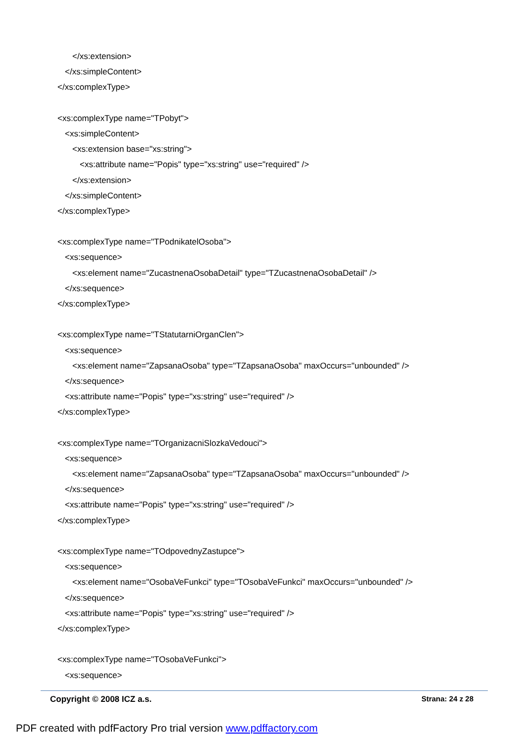</xs:extension>
</xs:simpleContent>
</xs:complexType>
<xs:complexType name="TPobyt">
<xs:simpleContent>
<xs:extension base="xs:string">
<xs:attribute name="Popis" type="xs:string" use="required" />
</xs:extension>
</xs:simpleContent>
</xs:complexType>
<xs:complexType name="TPodnikatelOsoba">
<xs:sequence>
<xs:element name="ZucastnenaOsobaDetail" type="TZucastnenaOsobaDetail" />
</xs:sequence>
</xs:complexType>
<xs:complexType name="TStatutarniOrganClen">
<xs:sequence>
<xs:element name="ZapsanaOsoba" type="TZapsanaOsoba" maxOccurs="unbounded" />
</xs:sequence>
<xs:attribute name="Popis" type="xs:string" use="required" />
</xs:complexType>
<xs:complexType name="TOrganizacniSlozkaVedouci">
<xs:sequence>
<xs:element name="ZapsanaOsoba" type="TZapsanaOsoba" maxOccurs="unbounded" />
</xs:sequence>
<xs:attribute name="Popis" type="xs:string" use="required" />
</xs:complexType>
<xs:complexType name="TOdpovednyZastupce">
<xs:sequence>
<xs:element name="OsobaVeFunkci" type="TOsobaVeFunkci" maxOccurs="unbounded" />
</xs:sequence>
<xs:attribute name="Popis" type="xs:string" use="required" />
</xs:complexType>
<xs:complexType name="TOsobaVeFunkci">
<xs:sequence>
Copyright © 2008 ICZ a.s. Strana: 24 z 28
PDF created with pdfFactory Pro trial version www.pdffactory.com